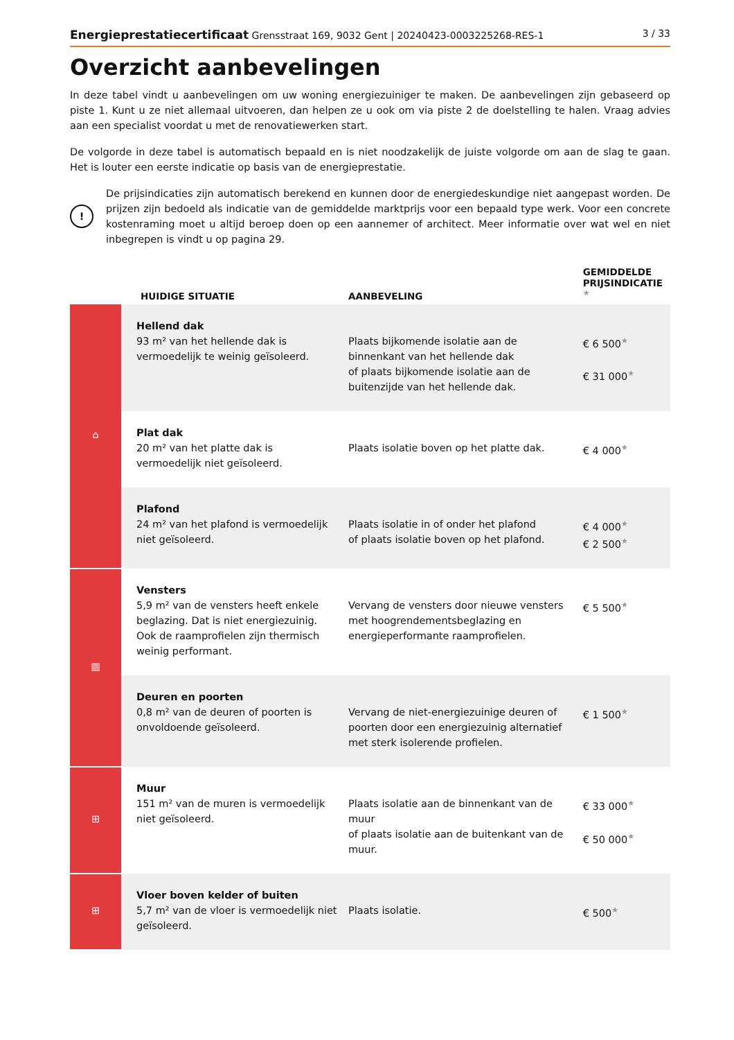Energieprestatiecertificaat Grensstraat 169, 9032 Gent | 20240423-0003225268-RES-1 3 / 33
Overzicht aanbevelingen
In deze tabel vindt u aanbevelingen om uw woning energiezuiniger te maken. De aanbevelingen zijn gebaseerd op piste 1. Kunt u ze niet allemaal uitvoeren, dan helpen ze u ook om via piste 2 de doelstelling te halen. Vraag advies aan een specialist voordat u met de renovatiewerken start.
De volgorde in deze tabel is automatisch bepaald en is niet noodzakelijk de juiste volgorde om aan de slag te gaan. Het is louter een eerste indicatie op basis van de energieprestatie.
!
De prijsindicaties zijn automatisch berekend en kunnen door de energiedeskundige niet aangepast worden. De prijzen zijn bedoeld als indicatie van de gemiddelde marktprijs voor een bepaald type werk. Voor een concrete kostenraming moet u altijd beroep doen op een aannemer of architect. Meer informatie over wat wel en niet inbegrepen is vindt u op pagina 29.
| | HUIDIGE SITUATIE | AANBEVELING | GEMIDDELDE PRIJSINDICATIE ★ |
| --- | --- | --- | --- |
| ⌂ | Hellend dak 93 m² van het hellende dak is vermoedelijk te weinig geïsoleerd. | Plaats bijkomende isolatie aan de binnenkant van het hellende dak of plaats bijkomende isolatie aan de buitenzijde van het hellende dak. | € 6 500 ★ € 31 000 ★ |
| | Plat dak 20 m² van het platte dak is vermoedelijk niet geïsoleerd. | Plaats isolatie boven op het platte dak. | € 4 000 ★ |
| | Plafond 24 m² van het plafond is vermoedelijk niet geïsoleerd. | Plaats isolatie in of onder het plafond of plaats isolatie boven op het plafond. | € 4 000 ★ € 2 500 ★ |
| ▥ | Vensters 5,9 m² van de vensters heeft enkele beglazing. Dat is niet energiezuinig. Ook de raamprofielen zijn thermisch weinig performant. | Vervang de vensters door nieuwe vensters met hoogrendementsbeglazing en energieperformante raamprofielen. | € 5 500 ★ |
| | Deuren en poorten 0,8 m² van de deuren of poorten is onvoldoende geïsoleerd. | Vervang de niet-energiezuinige deuren of poorten door een energiezuinig alternatief met sterk isolerende profielen. | € 1 500 ★ |
| ⊞ | Muur 151 m² van de muren is vermoedelijk niet geïsoleerd. | Plaats isolatie aan de binnenkant van de muur of plaats isolatie aan de buitenkant van de muur. | € 33 000 ★ € 50 000 ★ |
| ⊞ | Vloer boven kelder of buiten 5,7 m² van de vloer is vermoedelijk niet geïsoleerd. | Plaats isolatie. | € 500 ★ |